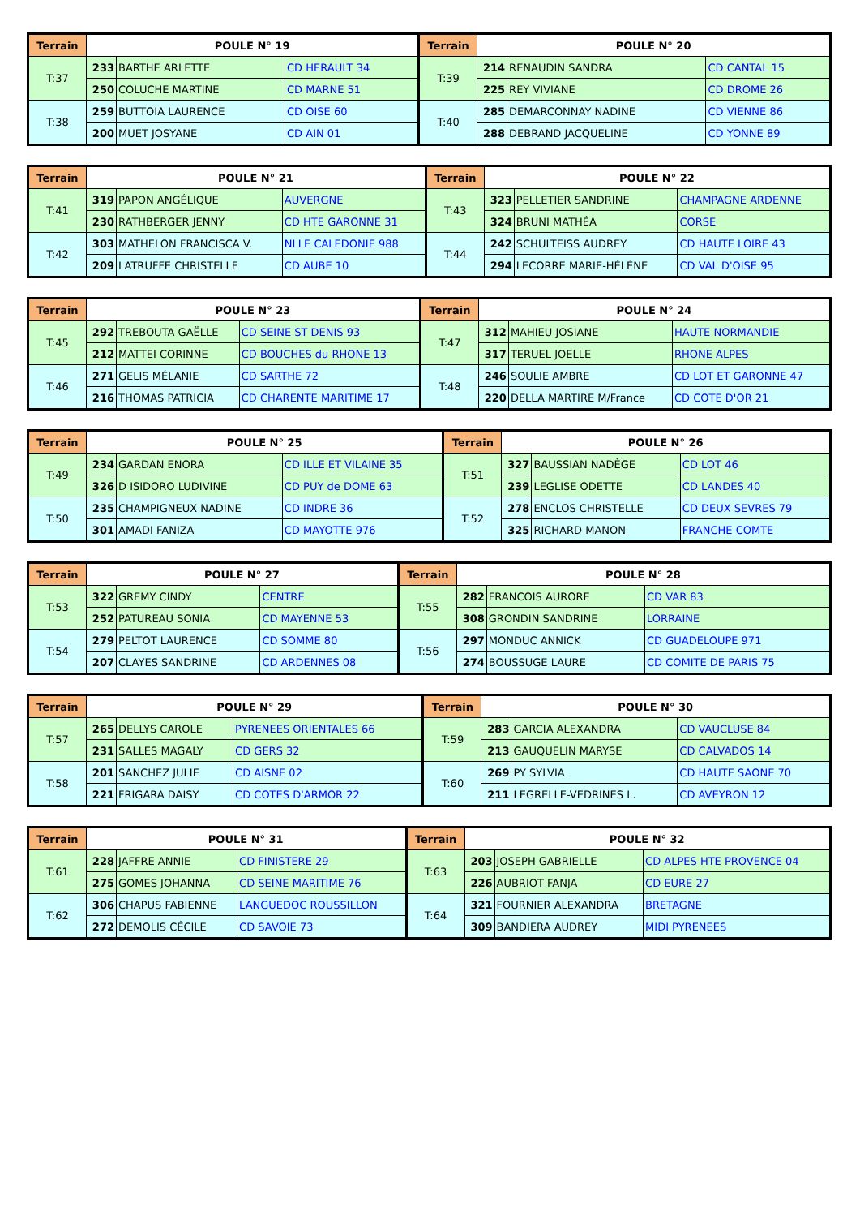| Terrain | POULE N° 19 | | | Terrain | POULE N° 20 | | |
| --- | --- | --- | --- | --- | --- | --- | --- |
| T:37 | 233 | BARTHE ARLETTE | CD HERAULT 34 | T:39 | 214 | RENAUDIN SANDRA | CD CANTAL 15 |
| | 250 | COLUCHE MARTINE | CD MARNE 51 | | 225 | REY VIVIANE | CD DROME 26 |
| T:38 | 259 | BUTTOIA LAURENCE | CD OISE 60 | T:40 | 285 | DEMARCONNAY NADINE | CD VIENNE 86 |
| | 200 | MUET JOSYANE | CD AIN 01 | | 288 | DEBRAND JACQUELINE | CD YONNE 89 |
| Terrain | POULE N° 21 | | | Terrain | POULE N° 22 | | |
| --- | --- | --- | --- | --- | --- | --- | --- |
| T:41 | 319 | PAPON ANGÉLIQUE | AUVERGNE | T:43 | 323 | PELLETIER SANDRINE | CHAMPAGNE ARDENNE |
| | 230 | RATHBERGER JENNY | CD HTE GARONNE 31 | | 324 | BRUNI MATHÉA | CORSE |
| T:42 | 303 | MATHELON FRANCISCA V. | NLLE CALEDONIE 988 | T:44 | 242 | SCHULTEISS AUDREY | CD HAUTE LOIRE 43 |
| | 209 | LATRUFFE CHRISTELLE | CD AUBE 10 | | 294 | LECORRE MARIE-HÉLÈNE | CD VAL D'OISE 95 |
| Terrain | POULE N° 23 | | | Terrain | POULE N° 24 | | |
| --- | --- | --- | --- | --- | --- | --- | --- |
| T:45 | 292 | TREBOUTA GAËLLE | CD SEINE ST DENIS 93 | T:47 | 312 | MAHIEU JOSIANE | HAUTE NORMANDIE |
| | 212 | MATTEI CORINNE | CD BOUCHES du RHONE 13 | | 317 | TERUEL JOELLE | RHONE ALPES |
| T:46 | 271 | GELIS MÉLANIE | CD SARTHE 72 | T:48 | 246 | SOULIE AMBRE | CD LOT ET GARONNE 47 |
| | 216 | THOMAS PATRICIA | CD CHARENTE MARITIME 17 | | 220 | DELLA MARTIRE M/France | CD COTE D'OR 21 |
| Terrain | POULE N° 25 | | | Terrain | POULE N° 26 | | |
| --- | --- | --- | --- | --- | --- | --- | --- |
| T:49 | 234 | GARDAN ENORA | CD ILLE ET VILAINE 35 | T:51 | 327 | BAUSSIAN NADÈGE | CD LOT 46 |
| | 326 | D ISIDORO LUDIVINE | CD PUY de DOME 63 | | 239 | LEGLISE ODETTE | CD LANDES 40 |
| T:50 | 235 | CHAMPIGNEUX NADINE | CD INDRE 36 | T:52 | 278 | ENCLOS CHRISTELLE | CD DEUX SEVRES 79 |
| | 301 | AMADI FANIZA | CD MAYOTTE 976 | | 325 | RICHARD MANON | FRANCHE COMTE |
| Terrain | POULE N° 27 | | | Terrain | POULE N° 28 | | |
| --- | --- | --- | --- | --- | --- | --- | --- |
| T:53 | 322 | GREMY CINDY | CENTRE | T:55 | 282 | FRANCOIS AURORE | CD VAR 83 |
| | 252 | PATUREAU SONIA | CD MAYENNE 53 | | 308 | GRONDIN SANDRINE | LORRAINE |
| T:54 | 279 | PELTOT LAURENCE | CD SOMME 80 | T:56 | 297 | MONDUC ANNICK | CD GUADELOUPE 971 |
| | 207 | CLAYES SANDRINE | CD ARDENNES 08 | | 274 | BOUSSUGE LAURE | CD COMITE DE PARIS 75 |
| Terrain | POULE N° 29 | | | Terrain | POULE N° 30 | | |
| --- | --- | --- | --- | --- | --- | --- | --- |
| T:57 | 265 | DELLYS CAROLE | PYRENEES ORIENTALES 66 | T:59 | 283 | GARCIA ALEXANDRA | CD VAUCLUSE 84 |
| | 231 | SALLES MAGALY | CD GERS 32 | | 213 | GAUQUELIN MARYSE | CD CALVADOS 14 |
| T:58 | 201 | SANCHEZ JULIE | CD AISNE 02 | T:60 | 269 | PY SYLVIA | CD HAUTE SAONE 70 |
| | 221 | FRIGARA DAISY | CD COTES D'ARMOR 22 | | 211 | LEGRELLE-VEDRINES L. | CD AVEYRON 12 |
| Terrain | POULE N° 31 | | | Terrain | POULE N° 32 | | |
| --- | --- | --- | --- | --- | --- | --- | --- |
| T:61 | 228 | JAFFRE ANNIE | CD FINISTERE 29 | T:63 | 203 | JOSEPH GABRIELLE | CD ALPES HTE PROVENCE 04 |
| | 275 | GOMES JOHANNA | CD SEINE MARITIME 76 | | 226 | AUBRIOT FANJA | CD EURE 27 |
| T:62 | 306 | CHAPUS FABIENNE | LANGUEDOC ROUSSILLON | T:64 | 321 | FOURNIER ALEXANDRA | BRETAGNE |
| | 272 | DEMOLIS CÉCILE | CD SAVOIE 73 | | 309 | BANDIERA AUDREY | MIDI PYRENEES |